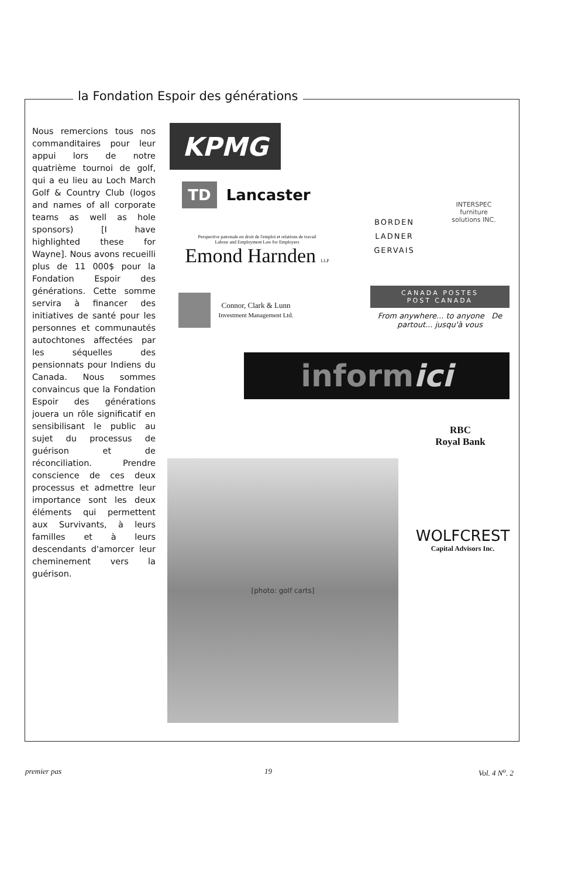la Fondation Espoir des générations
Nous remercions tous nos commanditaires pour leur appui lors de notre quatrième tournoi de golf, qui a eu lieu au Loch March Golf & Country Club (logos and names of all corporate teams as well as hole sponsors) [I have highlighted these for Wayne]. Nous avons recueilli plus de 11 000$ pour la Fondation Espoir des générations. Cette somme servira à financer des initiatives de santé pour les personnes et communautés autochtones affectées par les séquelles des pensionnats pour Indiens du Canada. Nous sommes convaincus que la Fondation Espoir des générations jouera un rôle significatif en sensibilisant le public au sujet du processus de guérison et de réconciliation. Prendre conscience de ces deux processus et admettre leur importance sont les deux éléments qui permettent aux Survivants, à leurs familles et à leurs descendants d'amorcer leur cheminement vers la guérison.
KPMG
TD Lancaster
Perspective patronale en droit de l'emploi et relations de travail
Labour and Employment Law for Employers
Emond Harnden LLP
Connor, Clark & Lunn
Investment Management Ltd.
BORDEN
LADNER
GERVAIS
INTERSPEC furniture solutions INC.
CANADA POSTES
POST CANADA
From anywhere... to anyone De partout... jusqu'à vous
inform ici
RBC
Royal Bank
[photo: golf carts]
WOLFCREST
Capital Advisors Inc.
premier pas 19 Vol. 4 N<sup>o</sup>. 2